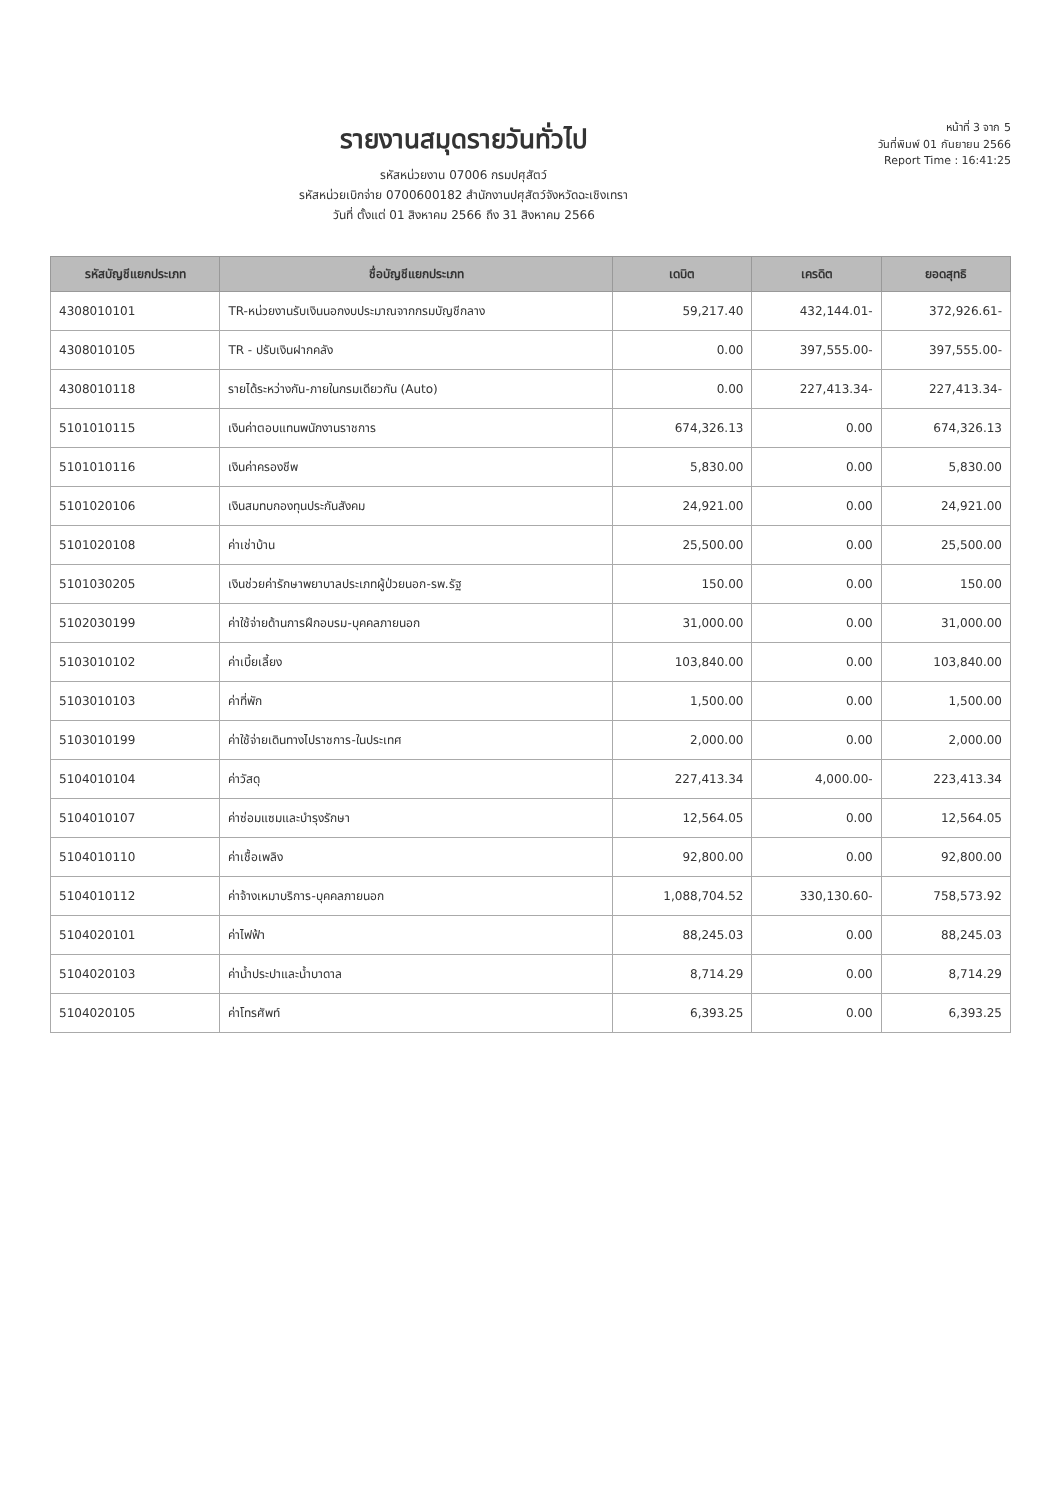รายงานสมุดรายวันทั่วไป
รหัสหน่วยงาน 07006 กรมปศุสัตว์
รหัสหน่วยเบิกจ่าย 0700600182 สำนักงานปศุสัตว์จังหวัดฉะเชิงเทรา
วันที่ ตั้งแต่ 01 สิงหาคม 2566 ถึง 31 สิงหาคม 2566
หน้าที่ 3 จาก 5
วันที่พิมพ์ 01 กันยายน 2566
Report Time : 16:41:25
| รหัสบัญชีแยกประเภท | ชื่อบัญชีแยกประเภท | เดบิต | เครดิต | ยอดสุทธิ |
| --- | --- | --- | --- | --- |
| 4308010101 | TR-หน่วยงานรับเงินนอกงบประมาณจากกรมบัญชีกลาง | 59,217.40 | 432,144.01- | 372,926.61- |
| 4308010105 | TR - ปรับเงินฝากคลัง | 0.00 | 397,555.00- | 397,555.00- |
| 4308010118 | รายได้ระหว่างกัน-ภายในกรมเดียวกัน (Auto) | 0.00 | 227,413.34- | 227,413.34- |
| 5101010115 | เงินค่าตอบแทนพนักงานราชการ | 674,326.13 | 0.00 | 674,326.13 |
| 5101010116 | เงินค่าครองชีพ | 5,830.00 | 0.00 | 5,830.00 |
| 5101020106 | เงินสมทบกองทุนประกันสังคม | 24,921.00 | 0.00 | 24,921.00 |
| 5101020108 | ค่าเช่าบ้าน | 25,500.00 | 0.00 | 25,500.00 |
| 5101030205 | เงินช่วยค่ารักษาพยาบาลประเภทผู้ป่วยนอก-รพ.รัฐ | 150.00 | 0.00 | 150.00 |
| 5102030199 | ค่าใช้จ่ายด้านการฝึกอบรม-บุคคลภายนอก | 31,000.00 | 0.00 | 31,000.00 |
| 5103010102 | ค่าเบี้ยเลี้ยง | 103,840.00 | 0.00 | 103,840.00 |
| 5103010103 | ค่าที่พัก | 1,500.00 | 0.00 | 1,500.00 |
| 5103010199 | ค่าใช้จ่ายเดินทางไปราชการ-ในประเทศ | 2,000.00 | 0.00 | 2,000.00 |
| 5104010104 | ค่าวัสดุ | 227,413.34 | 4,000.00- | 223,413.34 |
| 5104010107 | ค่าซ่อมแซมและบำรุงรักษา | 12,564.05 | 0.00 | 12,564.05 |
| 5104010110 | ค่าเชื้อเพลิง | 92,800.00 | 0.00 | 92,800.00 |
| 5104010112 | ค่าจ้างเหมาบริการ-บุคคลภายนอก | 1,088,704.52 | 330,130.60- | 758,573.92 |
| 5104020101 | ค่าไฟฟ้า | 88,245.03 | 0.00 | 88,245.03 |
| 5104020103 | ค่าน้ำประปาและน้ำบาดาล | 8,714.29 | 0.00 | 8,714.29 |
| 5104020105 | ค่าโทรศัพท์ | 6,393.25 | 0.00 | 6,393.25 |